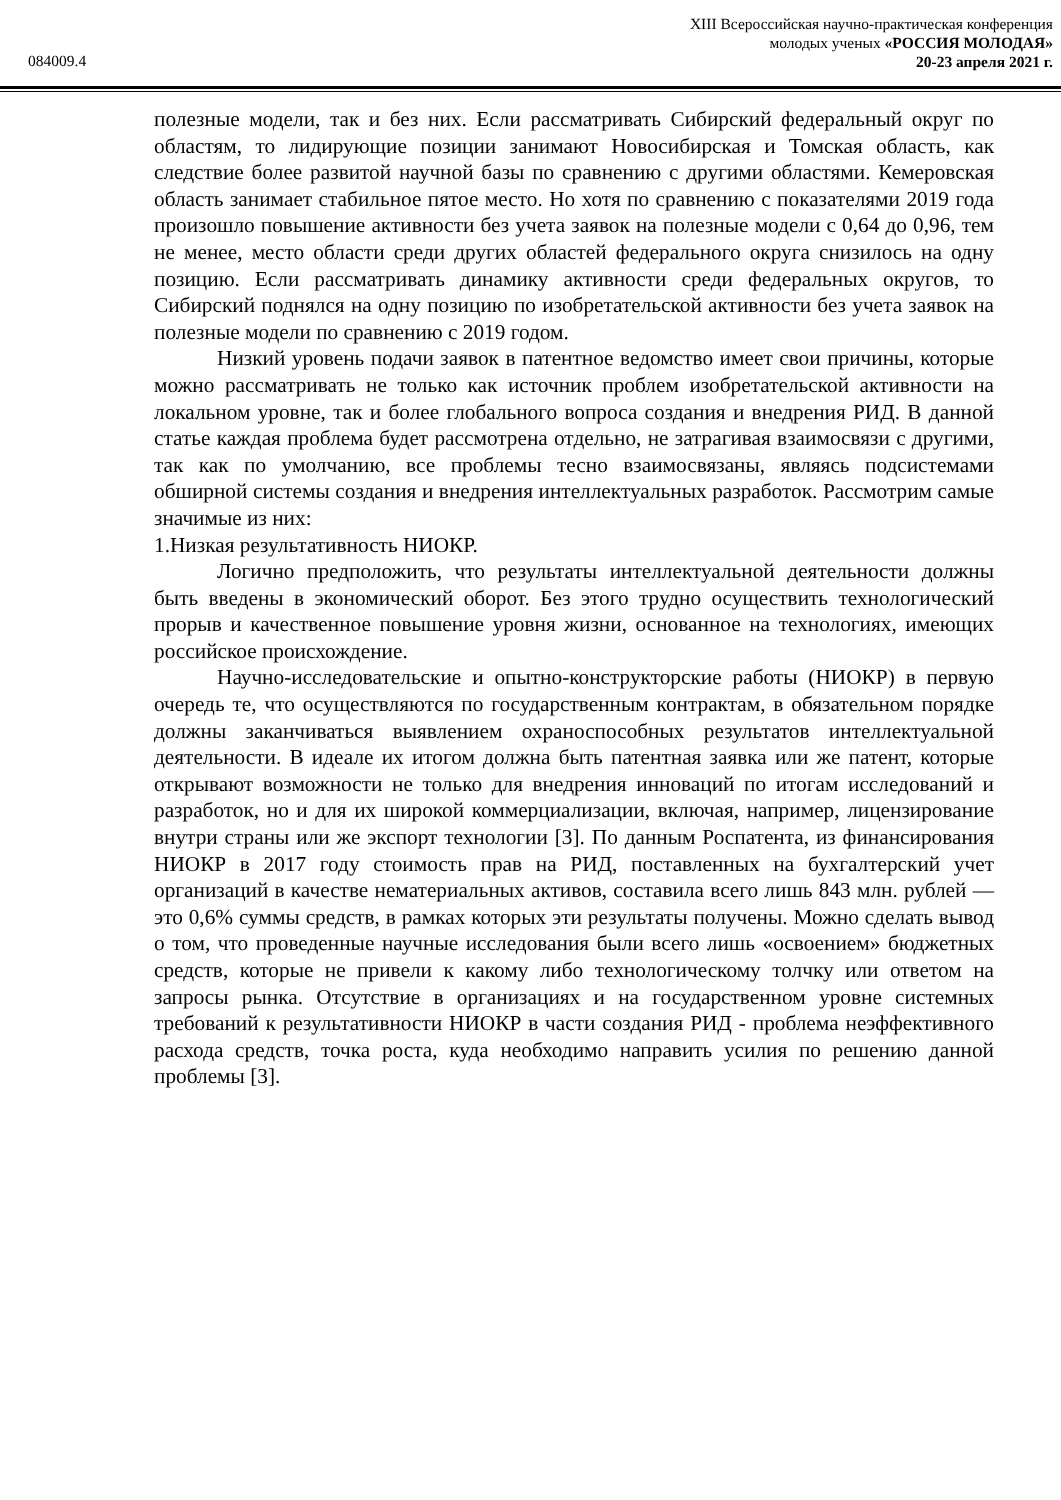XIII Всероссийская научно-практическая конференция
молодых ученых «РОССИЯ МОЛОДАЯ»
20-23 апреля 2021 г.
084009.4
полезные модели, так и без них. Если рассматривать Сибирский федеральный округ по областям, то лидирующие позиции занимают Новосибирская и Томская область, как следствие более развитой научной базы по сравнению с другими областями. Кемеровская область занимает стабильное пятое место. Но хотя по сравнению с показателями 2019 года произошло повышение активности без учета заявок на полезные модели с 0,64 до 0,96, тем не менее, место области среди других областей федерального округа снизилось на одну позицию. Если рассматривать динамику активности среди федеральных округов, то Сибирский поднялся на одну позицию по изобретательской активности без учета заявок на полезные модели по сравнению с 2019 годом.
Низкий уровень подачи заявок в патентное ведомство имеет свои причины, которые можно рассматривать не только как источник проблем изобретательской активности на локальном уровне, так и более глобального вопроса создания и внедрения РИД. В данной статье каждая проблема будет рассмотрена отдельно, не затрагивая взаимосвязи с другими, так как по умолчанию, все проблемы тесно взаимосвязаны, являясь подсистемами обширной системы создания и внедрения интеллектуальных разработок. Рассмотрим самые значимые из них:
1.Низкая результативность НИОКР.
Логично предположить, что результаты интеллектуальной деятельности должны быть введены в экономический оборот. Без этого трудно осуществить технологический прорыв и качественное повышение уровня жизни, основанное на технологиях, имеющих российское происхождение.
Научно-исследовательские и опытно-конструкторские работы (НИОКР) в первую очередь те, что осуществляются по государственным контрактам, в обязательном порядке должны заканчиваться выявлением охраноспособных результатов интеллектуальной деятельности. В идеале их итогом должна быть патентная заявка или же патент, которые открывают возможности не только для внедрения инноваций по итогам исследований и разработок, но и для их широкой коммерциализации, включая, например, лицензирование внутри страны или же экспорт технологии [3]. По данным Роспатента, из финансирования НИОКР в 2017 году стоимость прав на РИД, поставленных на бухгалтерский учет организаций в качестве нематериальных активов, составила всего лишь 843 млн. рублей — это 0,6% суммы средств, в рамках которых эти результаты получены. Можно сделать вывод о том, что проведенные научные исследования были всего лишь «освоением» бюджетных средств, которые не привели к какому либо технологическому толчку или ответом на запросы рынка. Отсутствие в организациях и на государственном уровне системных требований к результативности НИОКР в части создания РИД - проблема неэффективного расхода средств, точка роста, куда необходимо направить усилия по решению данной проблемы [3].